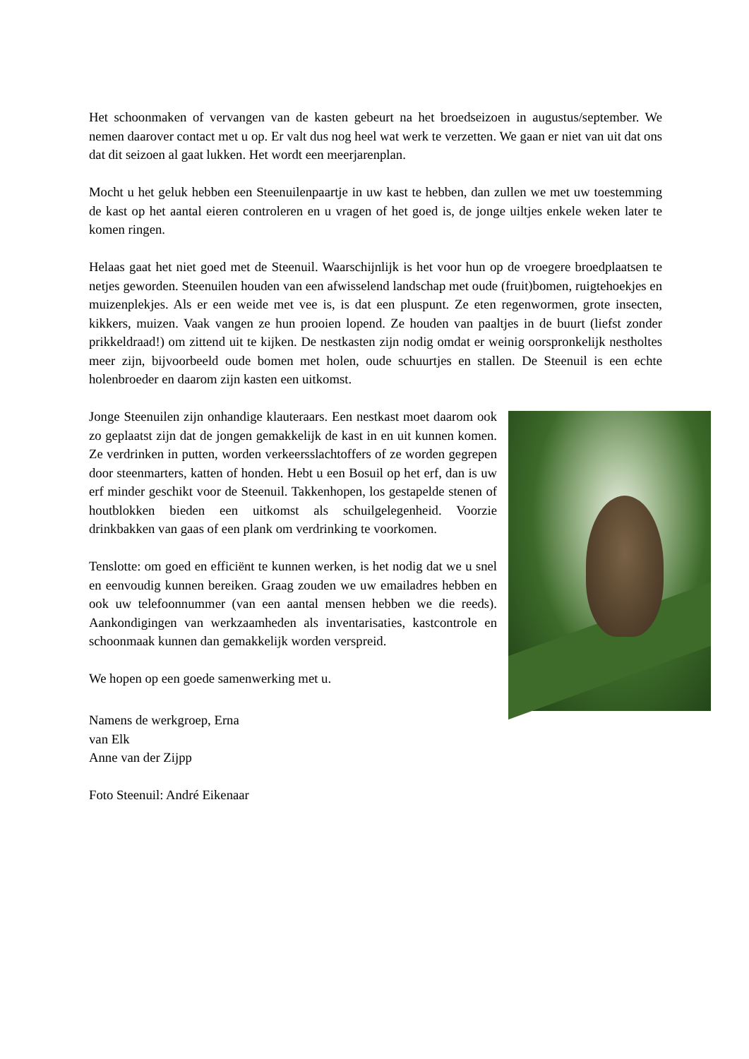Het schoonmaken of vervangen van de kasten gebeurt na het broedseizoen in augustus/september. We nemen daarover contact met u op. Er valt dus nog heel wat werk te verzetten. We gaan er niet van uit dat ons dat dit seizoen al gaat lukken. Het wordt een meerjarenplan.
Mocht u het geluk hebben een Steenuilenpaartje in uw kast te hebben, dan zullen we met uw toestemming de kast op het aantal eieren controleren en u vragen of het goed is, de jonge uiltjes enkele weken later te komen ringen.
Helaas gaat het niet goed met de Steenuil. Waarschijnlijk is het voor hun op de vroegere broedplaatsen te netjes geworden. Steenuilen houden van een afwisselend landschap met oude (fruit)bomen, ruigtehoekjes en muizenplekjes. Als er een weide met vee is, is dat een pluspunt. Ze eten regenwormen, grote insecten, kikkers, muizen. Vaak vangen ze hun prooien lopend. Ze houden van paaltjes in de buurt (liefst zonder prikkeldraad!) om zittend uit te kijken. De nestkasten zijn nodig omdat er weinig oorspronkelijk nestholtes meer zijn, bijvoorbeeld oude bomen met holen, oude schuurtjes en stallen. De Steenuil is een echte holenbroeder en daarom zijn kasten een uitkomst.
Jonge Steenuilen zijn onhandige klauteraars. Een nestkast moet daarom ook zo geplaatst zijn dat de jongen gemakkelijk de kast in en uit kunnen komen. Ze verdrinken in putten, worden verkeersslachtoffers of ze worden gegrepen door steenmarters, katten of honden. Hebt u een Bosuil op het erf, dan is uw erf minder geschikt voor de Steenuil. Takkenhopen, los gestapelde stenen of houtblokken bieden een uitkomst als schuilgelegenheid. Voorzie drinkbakken van gaas of een plank om verdrinking te voorkomen.
Tenslotte: om goed en efficiënt te kunnen werken, is het nodig dat we u snel en eenvoudig kunnen bereiken. Graag zouden we uw emailadres hebben en ook uw telefoonnummer (van een aantal mensen hebben we die reeds). Aankondigingen van werkzaamheden als inventarisaties, kastcontrole en schoonmaak kunnen dan gemakkelijk worden verspreid.
We hopen op een goede samenwerking met u.
Namens de werkgroep, Erna
van Elk
Anne van der Zijpp
Foto Steenuil: André Eikenaar